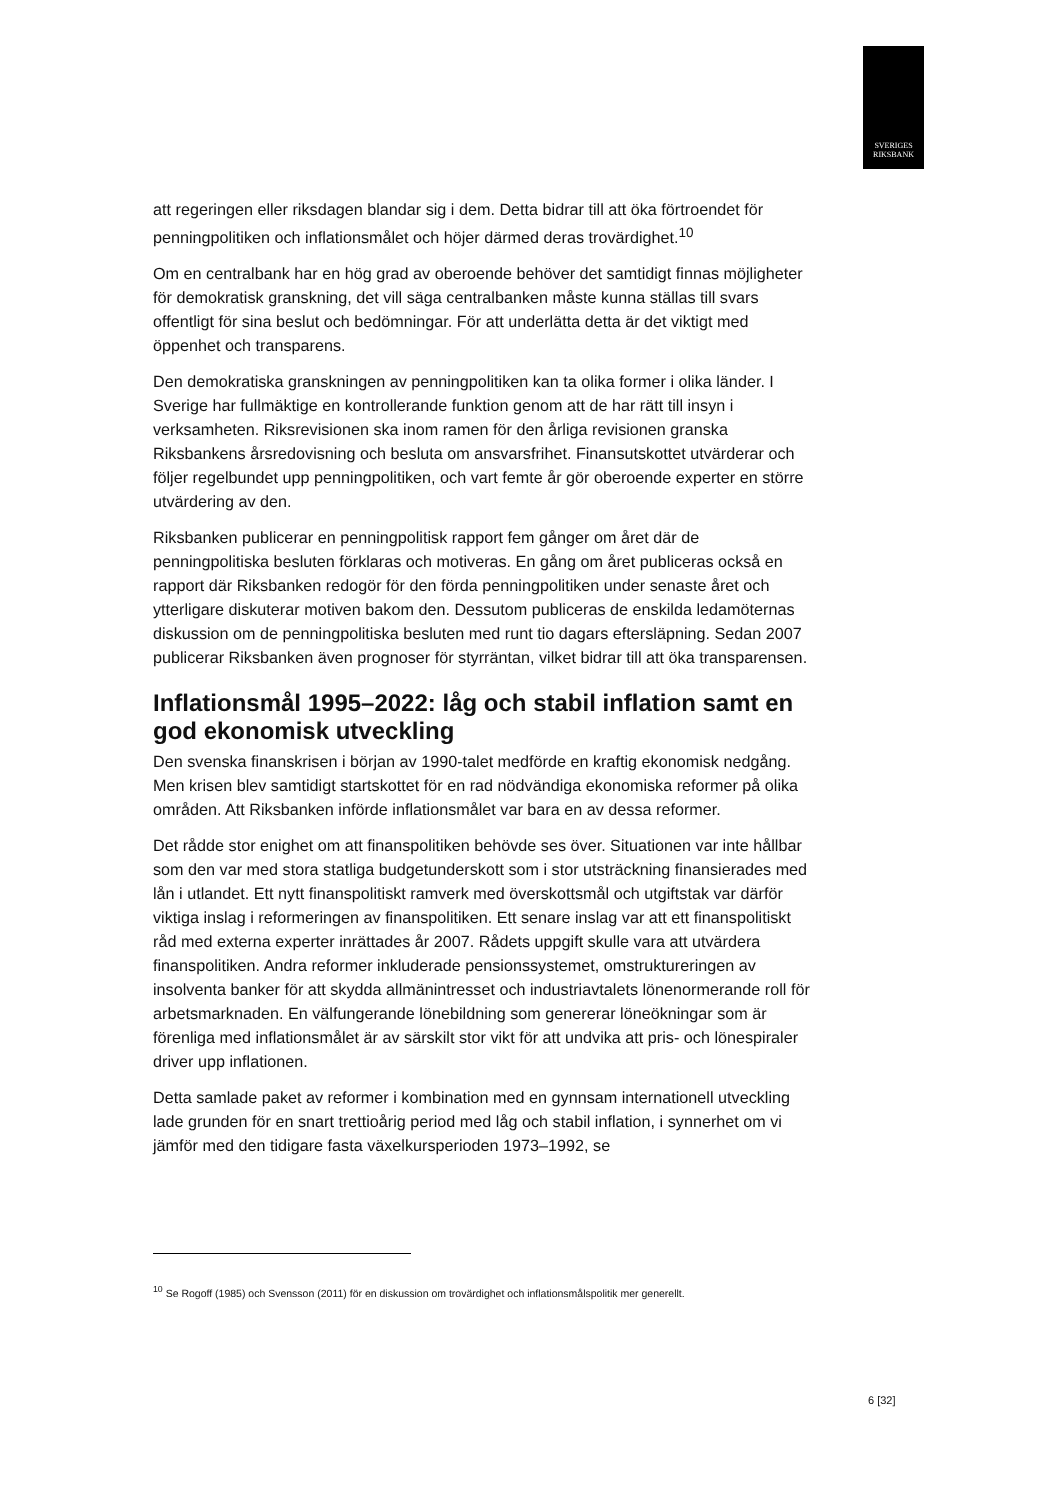SVERIGES
RIKSBANK
att regeringen eller riksdagen blandar sig i dem. Detta bidrar till att öka förtroendet för penningpolitiken och inflationsmålet och höjer därmed deras trovärdighet.<sup>10</sup>
Om en centralbank har en hög grad av oberoende behöver det samtidigt finnas möjligheter för demokratisk granskning, det vill säga centralbanken måste kunna ställas till svars offentligt för sina beslut och bedömningar. För att underlätta detta är det viktigt med öppenhet och transparens.
Den demokratiska granskningen av penningpolitiken kan ta olika former i olika länder. I Sverige har fullmäktige en kontrollerande funktion genom att de har rätt till insyn i verksamheten. Riksrevisionen ska inom ramen för den årliga revisionen granska Riksbankens årsredovisning och besluta om ansvarsfrihet. Finansutskottet utvärderar och följer regelbundet upp penningpolitiken, och vart femte år gör oberoende experter en större utvärdering av den.
Riksbanken publicerar en penningpolitisk rapport fem gånger om året där de penningpolitiska besluten förklaras och motiveras. En gång om året publiceras också en rapport där Riksbanken redogör för den förda penningpolitiken under senaste året och ytterligare diskuterar motiven bakom den. Dessutom publiceras de enskilda ledamöternas diskussion om de penningpolitiska besluten med runt tio dagars eftersläpning. Sedan 2007 publicerar Riksbanken även prognoser för styrräntan, vilket bidrar till att öka transparensen.
Inflationsmål 1995–2022: låg och stabil inflation samt en god ekonomisk utveckling
Den svenska finanskrisen i början av 1990-talet medförde en kraftig ekonomisk nedgång. Men krisen blev samtidigt startskottet för en rad nödvändiga ekonomiska reformer på olika områden. Att Riksbanken införde inflationsmålet var bara en av dessa reformer.
Det rådde stor enighet om att finanspolitiken behövde ses över. Situationen var inte hållbar som den var med stora statliga budgetunderskott som i stor utsträckning finansierades med lån i utlandet. Ett nytt finanspolitiskt ramverk med överskottsmål och utgiftstak var därför viktiga inslag i reformeringen av finanspolitiken. Ett senare inslag var att ett finanspolitiskt råd med externa experter inrättades år 2007. Rådets uppgift skulle vara att utvärdera finanspolitiken. Andra reformer inkluderade pensionssystemet, omstruktureringen av insolventa banker för att skydda allmänintresset och industriavtalets lönenormerande roll för arbetsmarknaden. En välfungerande lönebildning som genererar löneökningar som är förenliga med inflationsmålet är av särskilt stor vikt för att undvika att pris- och lönespiraler driver upp inflationen.
Detta samlade paket av reformer i kombination med en gynnsam internationell utveckling lade grunden för en snart trettioårig period med låg och stabil inflation, i synnerhet om vi jämför med den tidigare fasta växelkursperioden 1973–1992, se
<sup>10</sup> Se Rogoff (1985) och Svensson (2011) för en diskussion om trovärdighet och inflationsmålspolitik mer generellt.
6 [32]